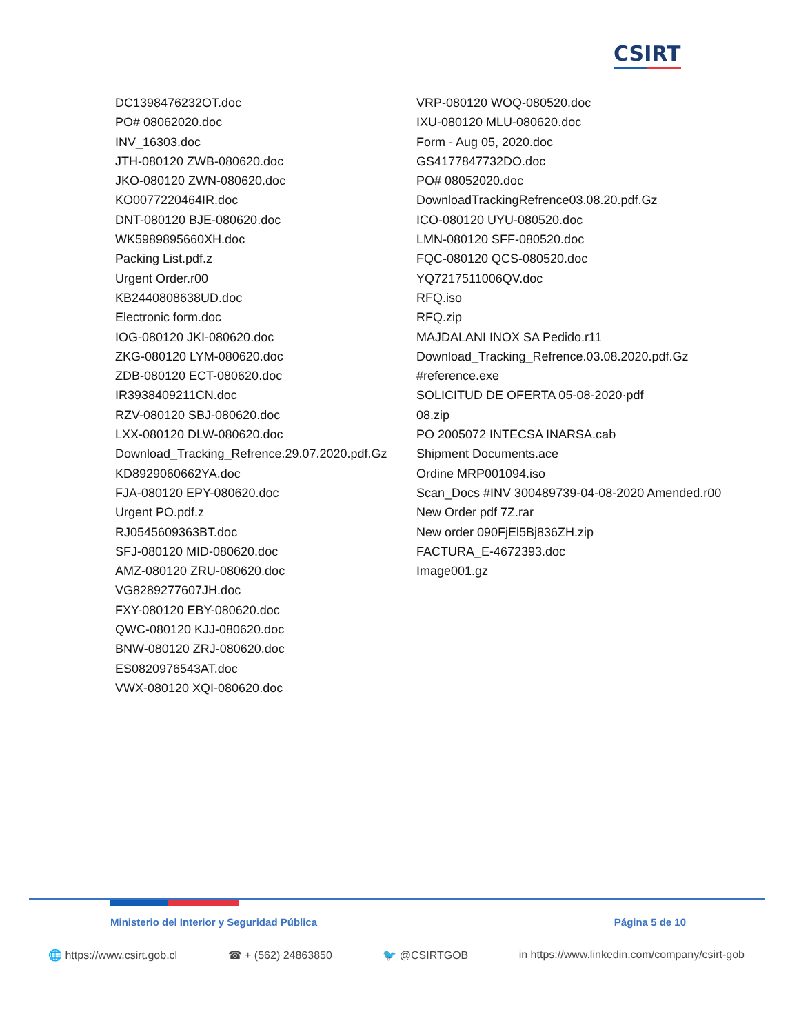CSIRT
DC1398476232OT.doc
PO# 08062020.doc
INV_16303.doc
JTH-080120 ZWB-080620.doc
JKO-080120 ZWN-080620.doc
KO0077220464IR.doc
DNT-080120 BJE-080620.doc
WK5989895660XH.doc
Packing List.pdf.z
Urgent Order.r00
KB2440808638UD.doc
Electronic form.doc
IOG-080120 JKI-080620.doc
ZKG-080120 LYM-080620.doc
ZDB-080120 ECT-080620.doc
IR3938409211CN.doc
RZV-080120 SBJ-080620.doc
LXX-080120 DLW-080620.doc
Download_Tracking_Refrence.29.07.2020.pdf.Gz
KD8929060662YA.doc
FJA-080120 EPY-080620.doc
Urgent PO.pdf.z
RJ0545609363BT.doc
SFJ-080120 MID-080620.doc
AMZ-080120 ZRU-080620.doc
VG8289277607JH.doc
FXY-080120 EBY-080620.doc
QWC-080120 KJJ-080620.doc
BNW-080120 ZRJ-080620.doc
ES0820976543AT.doc
VWX-080120 XQI-080620.doc
VRP-080120 WOQ-080520.doc
IXU-080120 MLU-080620.doc
Form - Aug 05, 2020.doc
GS4177847732DO.doc
PO# 08052020.doc
DownloadTrackingRefrence03.08.20.pdf.Gz
ICO-080120 UYU-080520.doc
LMN-080120 SFF-080520.doc
FQC-080120 QCS-080520.doc
YQ7217511006QV.doc
RFQ.iso
RFQ.zip
MAJDALANI INOX SA Pedido.r11
Download_Tracking_Refrence.03.08.2020.pdf.Gz
#reference.exe
SOLICITUD DE OFERTA 05-08-2020·pdf
08.zip
PO 2005072 INTECSA INARSA.cab
Shipment Documents.ace
Ordine MRP001094.iso
Scan_Docs #INV 300489739-04-08-2020 Amended.r00
New Order pdf 7Z.rar
New order 090FjEl5Bj836ZH.zip
FACTURA_E-4672393.doc
Image001.gz
Ministerio del Interior y Seguridad Pública Página 5 de 10
🌐 https://www.csirt.gob.cl ☎ + (562) 24863850 🐦 @CSIRTGOB in https://www.linkedin.com/company/csirt-gob